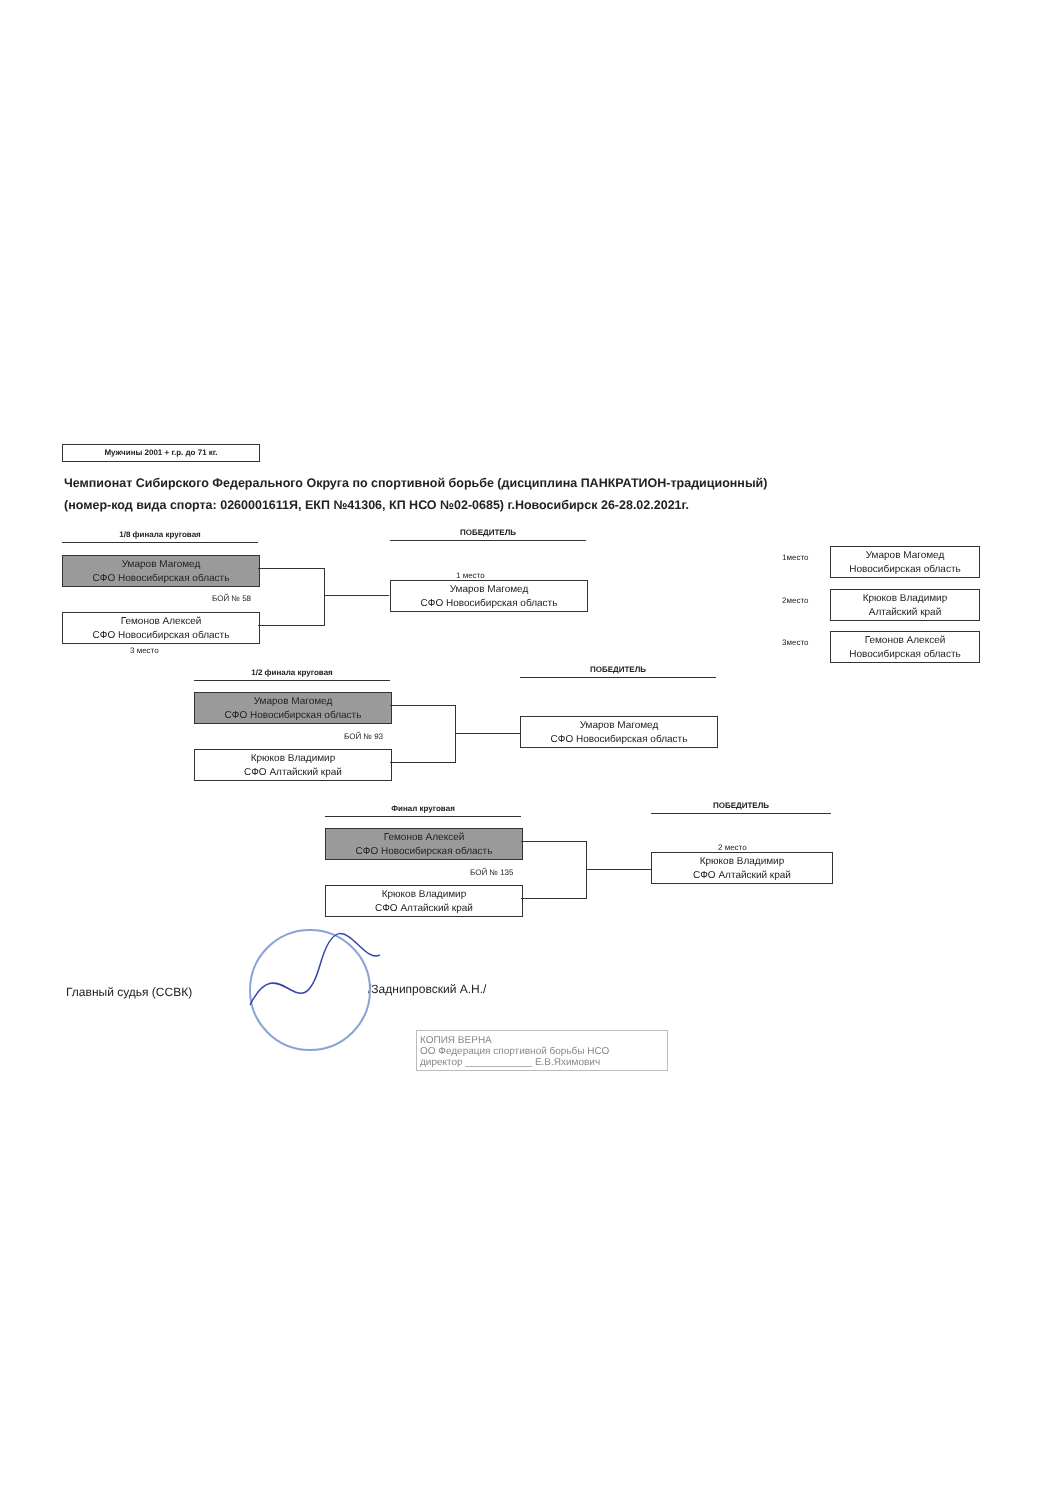Мужчины 2001 + г.р. до 71 кг.
Чемпионат Сибирского Федерального Округа по спортивной борьбе (дисциплина ПАНКРАТИОН-традиционный)
(номер-код вида спорта: 0260001611Я, ЕКП №41306, КП НСО №02-0685) г.Новосибирск 26-28.02.2021г.
1/8 финала круговая
Умаров Магомед
СФО Новосибирская область
БОЙ № 58
Гемонов Алексей
СФО Новосибирская область
3 место
ПОБЕДИТЕЛЬ
1 место
Умаров Магомед
СФО Новосибирская область
1место
Умаров Магомед
Новосибирская область
2место
Крюков Владимир
Алтайский край
3место
Гемонов Алексей
Новосибирская область
1/2 финала круговая
Умаров Магомед
СФО Новосибирская область
БОЙ № 93
Крюков Владимир
СФО Алтайский край
ПОБЕДИТЕЛЬ
Умаров Магомед
СФО Новосибирская область
Финал круговая
Гемонов Алексей
СФО Новосибирская область
БОЙ № 135
Крюков Владимир
СФО Алтайский край
ПОБЕДИТЕЛЬ
2 место
Крюков Владимир
СФО Алтайский край
Главный судья (ССВК) /Заднипровский А.Н./
КОПИЯ ВЕРНА
ОО Федерация спортивной борьбы НСО
директор ____________ Е.В.Яхимович